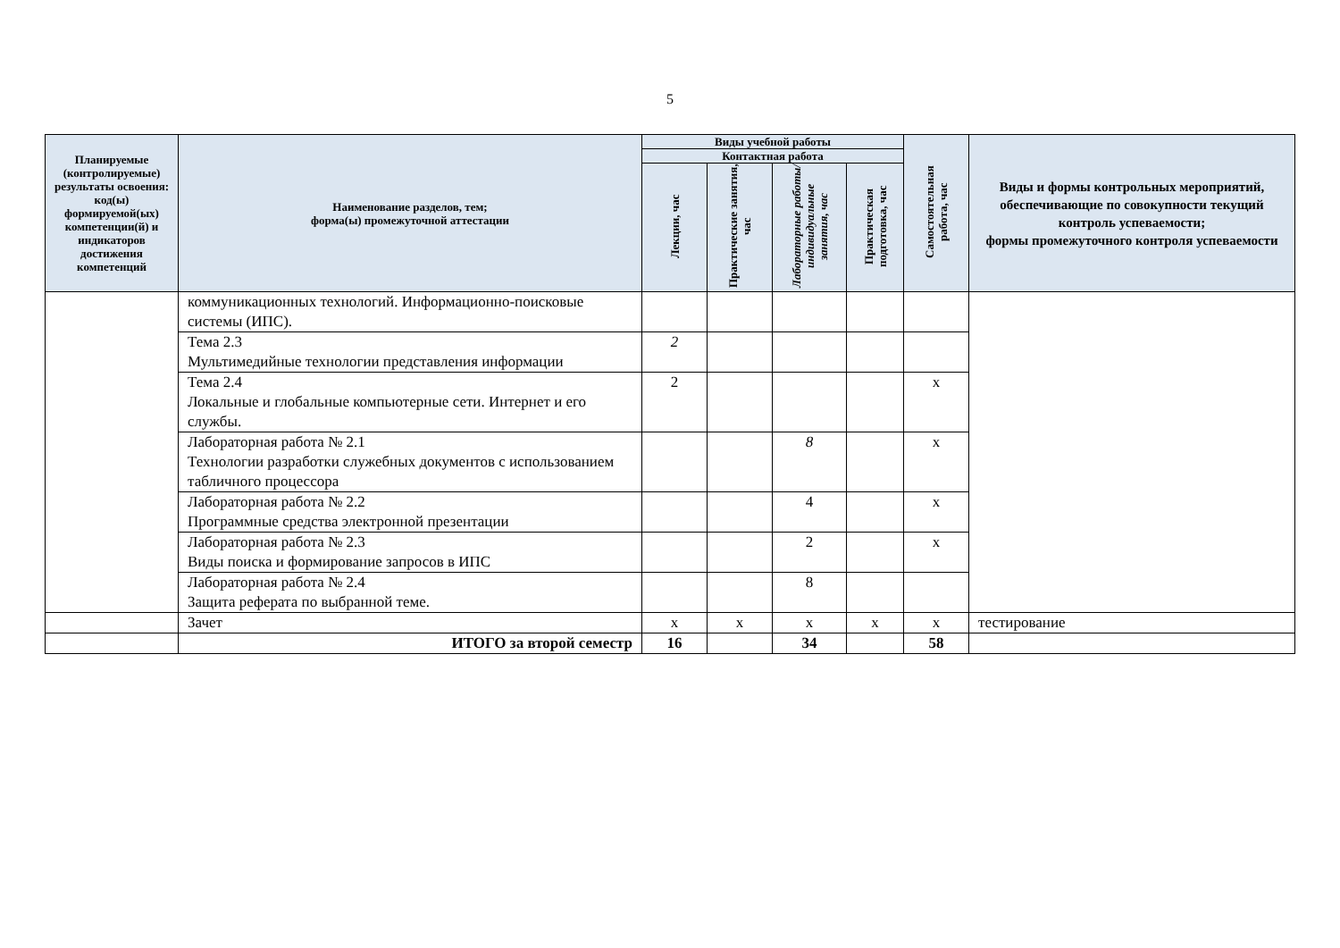5
| Планируемые (контролируемые) результаты освоения: код(ы) формируемой(ых) компетенции(й) и индикаторов достижения компетенций | Наименование разделов, тем; форма(ы) промежуточной аттестации | Виды учебной работы | | | | Самостоятельная работа, час | Виды и формы контрольных мероприятий, обеспечивающие по совокупности текущий контроль успеваемости; формы промежуточного контроля успеваемости |
| --- | --- | --- | --- | --- | --- | --- | --- |
| | | Контактная работа | | | | | |
| | | Лекции, час | Практические занятия, час | Лабораторные работы/ индивидуальные занятия, час | Практическая подготовка, час | | |
| | коммуникационных технологий. Информационно-поисковые системы (ИПС). | | | | | | |
| | Тема 2.3 Мультимедийные технологии представления информации | 2 | | | | | |
| | Тема 2.4 Локальные и глобальные компьютерные сети. Интернет и его службы. | 2 | | | | х | |
| | Лабораторная работа № 2.1 Технологии разработки служебных документов с использованием табличного процессора | | | 8 | | х | |
| | Лабораторная работа № 2.2 Программные средства электронной презентации | | | 4 | | х | |
| | Лабораторная работа № 2.3 Виды поиска и формирование запросов в ИПС | | | 2 | | х | |
| | Лабораторная работа № 2.4 Защита реферата по выбранной теме. | | | 8 | | | |
| | Зачет | х | х | х | х | х | тестирование |
| | ИТОГО за второй семестр | 16 | | 34 | | 58 | |